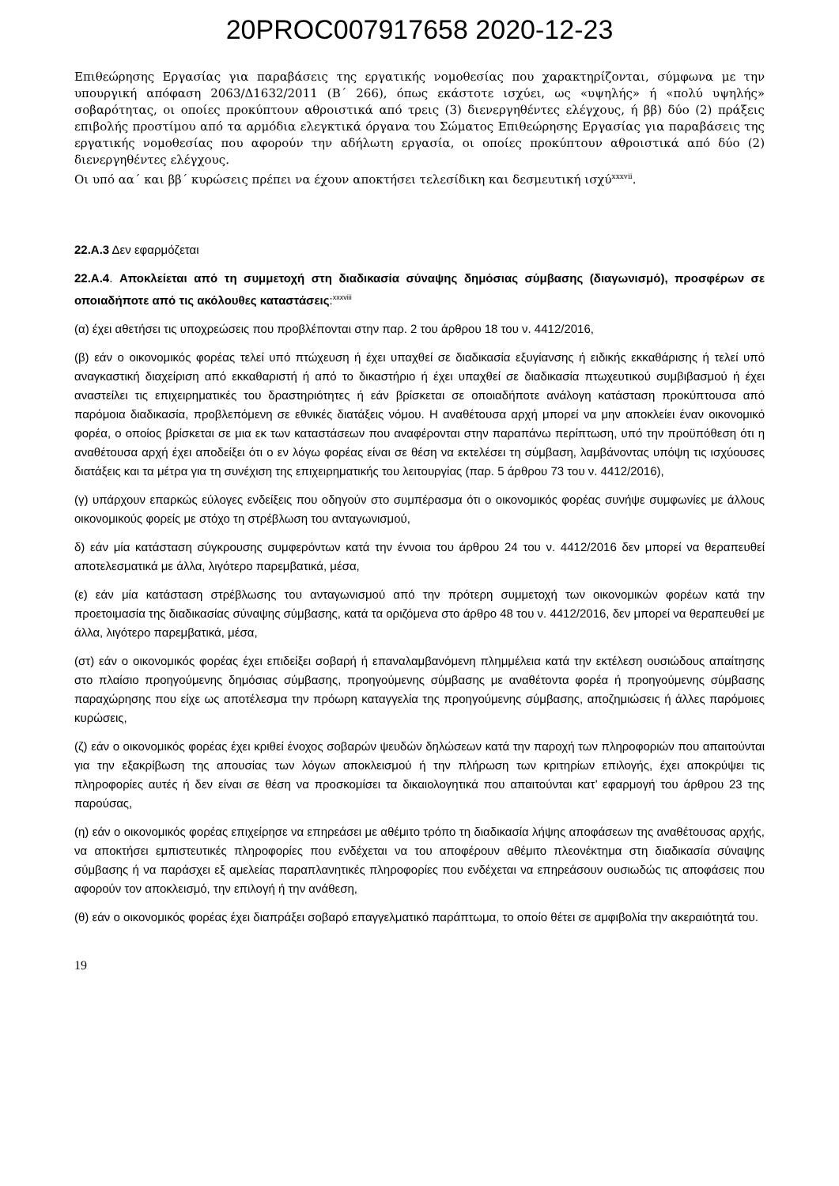20PROC007917658 2020-12-23
Επιθεώρησης Εργασίας για παραβάσεις της εργατικής νομοθεσίας που χαρακτηρίζονται, σύμφωνα με την υπουργική απόφαση 2063/Δ1632/2011 (Β΄ 266), όπως εκάστοτε ισχύει, ως «υψηλής» ή «πολύ υψηλής» σοβαρότητας, οι οποίες προκύπτουν αθροιστικά από τρεις (3) διενεργηθέντες ελέγχους, ή ββ) δύο (2) πράξεις επιβολής προστίμου από τα αρμόδια ελεγκτικά όργανα του Σώματος Επιθεώρησης Εργασίας για παραβάσεις της εργατικής νομοθεσίας που αφορούν την αδήλωτη εργασία, οι οποίες προκύπτουν αθροιστικά από δύο (2) διενεργηθέντες ελέγχους.
Οι υπό αα΄ και ββ΄ κυρώσεις πρέπει να έχουν αποκτήσει τελεσίδικη και δεσμευτική ισχύ<sup>xxxvii</sup>.
22.Α.3 Δεν εφαρμόζεται
22.Α.4. Αποκλείεται από τη συμμετοχή στη διαδικασία σύναψης δημόσιας σύμβασης (διαγωνισμό), προσφέρων σε οποιαδήποτε από τις ακόλουθες καταστάσεις:<sup>xxxviii</sup>
(α) έχει αθετήσει τις υποχρεώσεις που προβλέπονται στην παρ. 2 του άρθρου 18 του ν. 4412/2016,
(β) εάν ο οικονομικός φορέας τελεί υπό πτώχευση ή έχει υπαχθεί σε διαδικασία εξυγίανσης ή ειδικής εκκαθάρισης ή τελεί υπό αναγκαστική διαχείριση από εκκαθαριστή ή από το δικαστήριο ή έχει υπαχθεί σε διαδικασία πτωχευτικού συμβιβασμού ή έχει αναστείλει τις επιχειρηματικές του δραστηριότητες ή εάν βρίσκεται σε οποιαδήποτε ανάλογη κατάσταση προκύπτουσα από παρόμοια διαδικασία, προβλεπόμενη σε εθνικές διατάξεις νόμου. Η αναθέτουσα αρχή μπορεί να μην αποκλείει έναν οικονομικό φορέα, ο οποίος βρίσκεται σε μια εκ των καταστάσεων που αναφέρονται στην παραπάνω περίπτωση, υπό την προϋπόθεση ότι η αναθέτουσα αρχή έχει αποδείξει ότι ο εν λόγω φορέας είναι σε θέση να εκτελέσει τη σύμβαση, λαμβάνοντας υπόψη τις ισχύουσες διατάξεις και τα μέτρα για τη συνέχιση της επιχειρηματικής του λειτουργίας (παρ. 5 άρθρου 73 του ν. 4412/2016),
(γ) υπάρχουν επαρκώς εύλογες ενδείξεις που οδηγούν στο συμπέρασμα ότι ο οικονομικός φορέας συνήψε συμφωνίες με άλλους οικονομικούς φορείς με στόχο τη στρέβλωση του ανταγωνισμού,
δ) εάν μία κατάσταση σύγκρουσης συμφερόντων κατά την έννοια του άρθρου 24 του ν. 4412/2016 δεν μπορεί να θεραπευθεί αποτελεσματικά με άλλα, λιγότερο παρεμβατικά, μέσα,
(ε) εάν μία κατάσταση στρέβλωσης του ανταγωνισμού από την πρότερη συμμετοχή των οικονομικών φορέων κατά την προετοιμασία της διαδικασίας σύναψης σύμβασης, κατά τα οριζόμενα στο άρθρο 48 του ν. 4412/2016, δεν μπορεί να θεραπευθεί με άλλα, λιγότερο παρεμβατικά, μέσα,
(στ) εάν ο οικονομικός φορέας έχει επιδείξει σοβαρή ή επαναλαμβανόμενη πλημμέλεια κατά την εκτέλεση ουσιώδους απαίτησης στο πλαίσιο προηγούμενης δημόσιας σύμβασης, προηγούμενης σύμβασης με αναθέτοντα φορέα ή προηγούμενης σύμβασης παραχώρησης που είχε ως αποτέλεσμα την πρόωρη καταγγελία της προηγούμενης σύμβασης, αποζημιώσεις ή άλλες παρόμοιες κυρώσεις,
(ζ) εάν ο οικονομικός φορέας έχει κριθεί ένοχος σοβαρών ψευδών δηλώσεων κατά την παροχή των πληροφοριών που απαιτούνται για την εξακρίβωση της απουσίας των λόγων αποκλεισμού ή την πλήρωση των κριτηρίων επιλογής, έχει αποκρύψει τις πληροφορίες αυτές ή δεν είναι σε θέση να προσκομίσει τα δικαιολογητικά που απαιτούνται κατ’ εφαρμογή του άρθρου 23 της παρούσας,
(η) εάν ο οικονομικός φορέας επιχείρησε να επηρεάσει με αθέμιτο τρόπο τη διαδικασία λήψης αποφάσεων της αναθέτουσας αρχής, να αποκτήσει εμπιστευτικές πληροφορίες που ενδέχεται να του αποφέρουν αθέμιτο πλεονέκτημα στη διαδικασία σύναψης σύμβασης ή να παράσχει εξ αμελείας παραπλανητικές πληροφορίες που ενδέχεται να επηρεάσουν ουσιωδώς τις αποφάσεις που αφορούν τον αποκλεισμό, την επιλογή ή την ανάθεση,
(θ) εάν ο οικονομικός φορέας έχει διαπράξει σοβαρό επαγγελματικό παράπτωμα, το οποίο θέτει σε αμφιβολία την ακεραιότητά του.
19